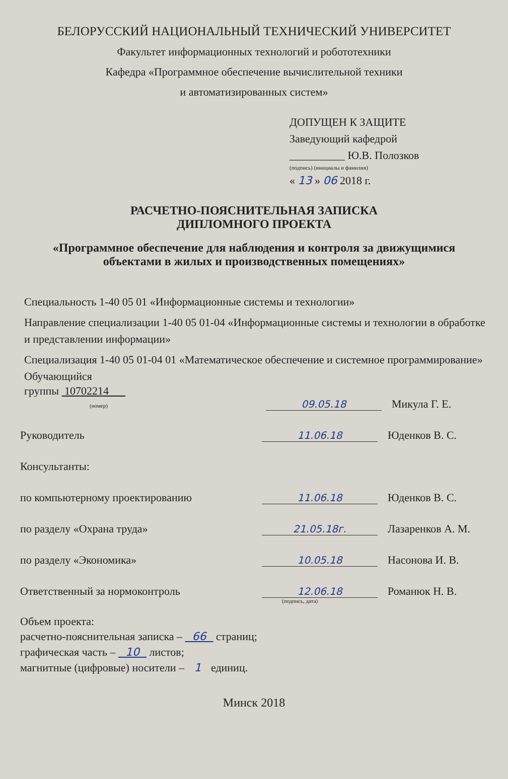БЕЛОРУССКИЙ НАЦИОНАЛЬНЫЙ ТЕХНИЧЕСКИЙ УНИВЕРСИТЕТ
Факультет информационных технологий и робототехники
Кафедра «Программное обеспечение вычислительной техники
и автоматизированных систем»
ДОПУЩЕН К ЗАЩИТЕ
Заведующий кафедрой
__________ Ю.В. Полозков
(подпись) (инициалы и фамилия)
« 13 » 06 2018 г.
РАСЧЕТНО-ПОЯСНИТЕЛЬНАЯ ЗАПИСКА
ДИПЛОМНОГО ПРОЕКТА
«Программное обеспечение для наблюдения и контроля за движущимися
объектами в жилых и производственных помещениях»
Специальность 1-40 05 01 «Информационные системы и технологии»
Направление специализации 1-40 05 01-04 «Информационные системы и технологии в обработке и представлении информации»
Специализация 1-40 05 01-04 01 «Математическое обеспечение и системное программирование»
Обучающийся
группы 10702214
(номер)
09.05.18
Микула Г. Е.
Руководитель
11.06.18
Юденков В. С.
Консультанты:
по компьютерному проектированию
11.06.18
Юденков В. С.
по разделу «Охрана труда»
21.05.18г.
Лазаренков А. М.
по разделу «Экономика»
10.05.18
Насонова И. В.
Ответственный за нормоконтроль
12.06.18
Романюк Н. В.
(подпись, дата)
Объем проекта:
расчетно-пояснительная записка – 66 страниц;
графическая часть – 10 листов;
магнитные (цифровые) носители – 1 единиц.
Минск 2018